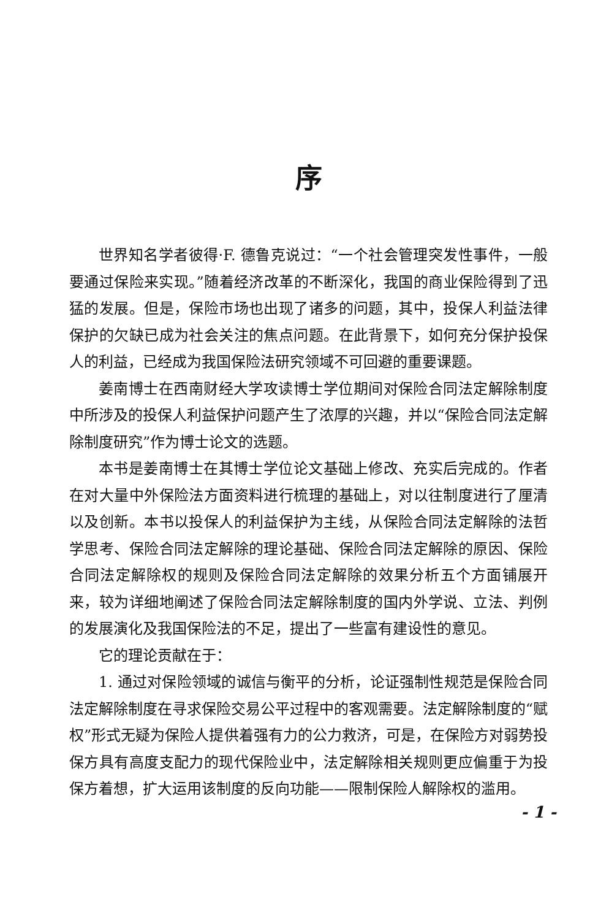序
世界知名学者彼得·F. 德鲁克说过：“一个社会管理突发性事件，一般要通过保险来实现。”随着经济改革的不断深化，我国的商业保险得到了迅猛的发展。但是，保险市场也出现了诸多的问题，其中，投保人利益法律保护的欠缺已成为社会关注的焦点问题。在此背景下，如何充分保护投保人的利益，已经成为我国保险法研究领域不可回避的重要课题。
姜南博士在西南财经大学攻读博士学位期间对保险合同法定解除制度中所涉及的投保人利益保护问题产生了浓厚的兴趣，并以“保险合同法定解除制度研究”作为博士论文的选题。
本书是姜南博士在其博士学位论文基础上修改、充实后完成的。作者在对大量中外保险法方面资料进行梳理的基础上，对以往制度进行了厘清以及创新。本书以投保人的利益保护为主线，从保险合同法定解除的法哲学思考、保险合同法定解除的理论基础、保险合同法定解除的原因、保险合同法定解除权的规则及保险合同法定解除的效果分析五个方面铺展开来，较为详细地阐述了保险合同法定解除制度的国内外学说、立法、判例的发展演化及我国保险法的不足，提出了一些富有建设性的意见。
它的理论贡献在于：
1. 通过对保险领域的诚信与衡平的分析，论证强制性规范是保险合同法定解除制度在寻求保险交易公平过程中的客观需要。法定解除制度的“赋权”形式无疑为保险人提供着强有力的公力救济，可是，在保险方对弱势投保方具有高度支配力的现代保险业中，法定解除相关规则更应偏重于为投保方着想，扩大运用该制度的反向功能——限制保险人解除权的滥用。
- 1 -